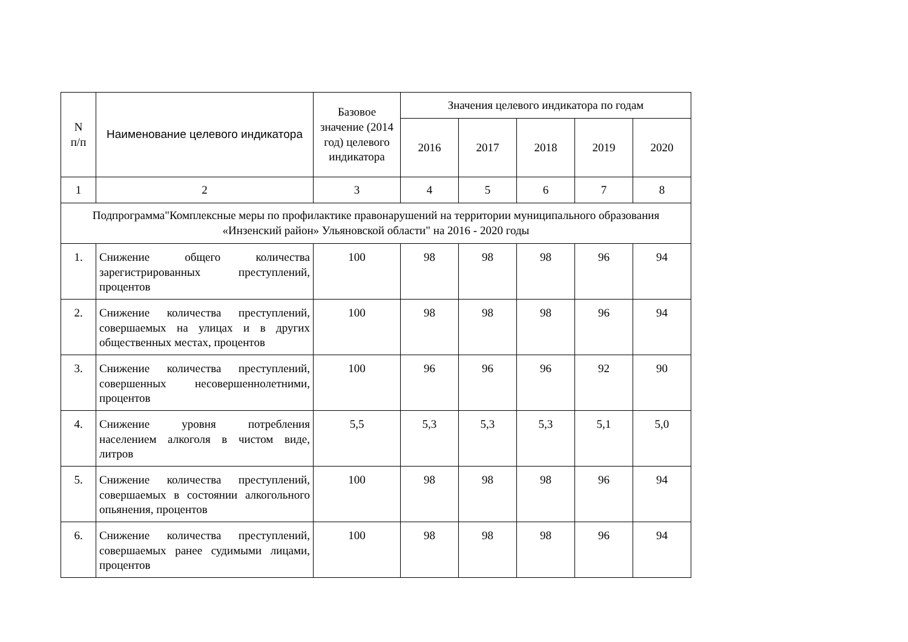| N п/п | Наименование целевого индикатора | Базовое значение (2014 год) целевого индикатора | Значения целевого индикатора по годам | | | | |
| --- | --- | --- | --- | --- | --- | --- | --- |
| | | | 2016 | 2017 | 2018 | 2019 | 2020 |
| 1 | 2 | 3 | 4 | 5 | 6 | 7 | 8 |
| Подпрограмма"Комплексные меры по профилактике правонарушений на территории муниципального образования «Инзенский район» Ульяновской области" на 2016 - 2020 годы | | | | | | | |
| 1. | Снижение общего количества зарегистрированных преступлений, процентов | 100 | 98 | 98 | 98 | 96 | 94 |
| 2. | Снижение количества преступлений, совершаемых на улицах и в других общественных местах, процентов | 100 | 98 | 98 | 98 | 96 | 94 |
| 3. | Снижение количества преступлений, совершенных несовершеннолетними, процентов | 100 | 96 | 96 | 96 | 92 | 90 |
| 4. | Снижение уровня потребления населением алкоголя в чистом виде, литров | 5,5 | 5,3 | 5,3 | 5,3 | 5,1 | 5,0 |
| 5. | Снижение количества преступлений, совершаемых в состоянии алкогольного опьянения, процентов | 100 | 98 | 98 | 98 | 96 | 94 |
| 6. | Снижение количества преступлений, совершаемых ранее судимыми лицами, процентов | 100 | 98 | 98 | 98 | 96 | 94 |